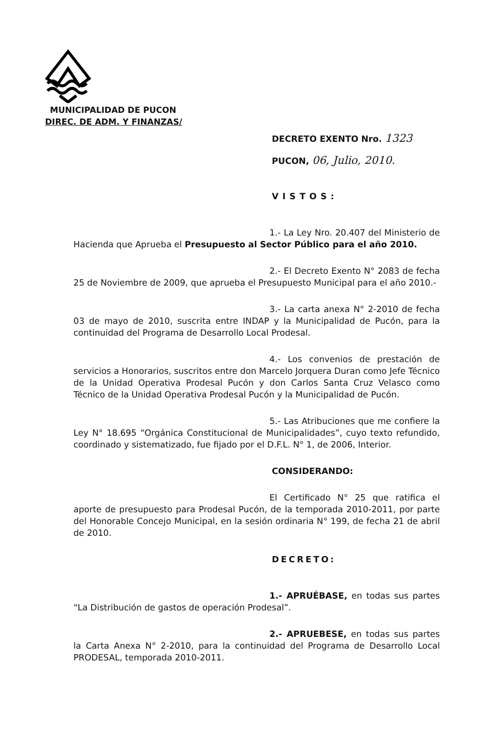MUNICIPALIDAD DE PUCON
DIREC. DE ADM. Y FINANZAS/
DECRETO EXENTO Nro. 1323
PUCON, 06, Julio, 2010.
VISTOS:
1.- La Ley Nro. 20.407 del Ministerio de Hacienda que Aprueba el Presupuesto al Sector Público para el año 2010.
2.- El Decreto Exento N° 2083 de fecha 25 de Noviembre de 2009, que aprueba el Presupuesto Municipal para el año 2010.-
3.- La carta anexa N° 2-2010 de fecha 03 de mayo de 2010, suscrita entre INDAP y la Municipalidad de Pucón, para la continuidad del Programa de Desarrollo Local Prodesal.
4.- Los convenios de prestación de servicios a Honorarios, suscritos entre don Marcelo Jorquera Duran como Jefe Técnico de la Unidad Operativa Prodesal Pucón y don Carlos Santa Cruz Velasco como Técnico de la Unidad Operativa Prodesal Pucón y la Municipalidad de Pucón.
5.- Las Atribuciones que me confiere la Ley N° 18.695 “Orgánica Constitucional de Municipalidades”, cuyo texto refundido, coordinado y sistematizado, fue fijado por el D.F.L. N° 1, de 2006, Interior.
CONSIDERANDO:
El Certificado N° 25 que ratifica el aporte de presupuesto para Prodesal Pucón, de la temporada 2010-2011, por parte del Honorable Concejo Municipal, en la sesión ordinaria N° 199, de fecha 21 de abril de 2010.
DECRETO:
1.- APRUÉBASE, en todas sus partes “La Distribución de gastos de operación Prodesal”.
2.- APRUEBESE, en todas sus partes la Carta Anexa N° 2-2010, para la continuidad del Programa de Desarrollo Local PRODESAL, temporada 2010-2011.